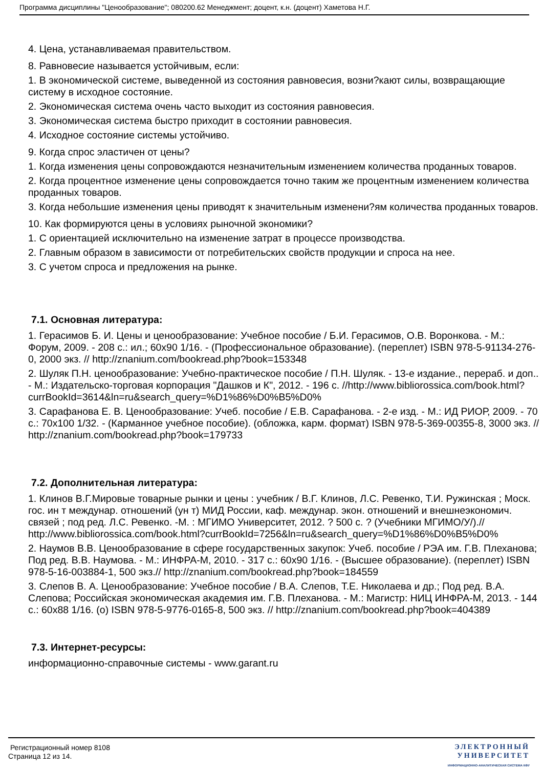Программа дисциплины "Ценообразование"; 080200.62 Менеджмент; доцент, к.н. (доцент) Хаметова Н.Г.
4. Цена, устанавливаемая правительством.
8. Равновесие называется устойчивым, если:
1. В экономической системе, выведенной из состояния равновесия, возни?кают силы, возвращающие систему в исходное состояние.
2. Экономическая система очень часто выходит из состояния равновесия.
3. Экономическая система быстро приходит в состоянии равновесия.
4. Исходное состояние системы устойчиво.
9. Когда спрос эластичен от цены?
1. Когда изменения цены сопровождаются незначительным изменением количества проданных товаров.
2. Когда процентное изменение цены сопровождается точно таким же процентным изменением количества проданных товаров.
3. Когда небольшие изменения цены приводят к значительным изменени?ям количества проданных товаров.
10. Как формируются цены в условиях рыночной экономики?
1. С ориентацией исключительно на изменение затрат в процессе производства.
2. Главным образом в зависимости от потребительских свойств продукции и спроса на нее.
3. С учетом спроса и предложения на рынке.
7.1. Основная литература:
1. Герасимов Б. И. Цены и ценообразование: Учебное пособие / Б.И. Герасимов, О.В. Воронкова. - М.: Форум, 2009. - 208 с.: ил.; 60x90 1/16. - (Профессиональное образование). (переплет) ISBN 978-5-91134-276-0, 2000 экз. // http://znanium.com/bookread.php?book=153348
2. Шуляк П.Н. ценообразование: Учебно-практическое пособие / П.Н. Шуляк. - 13-е издание., перераб. и доп.. - М.: Издательско-торговая корпорация "Дашков и К", 2012. - 196 с. //http://www.bibliorossica.com/book.html?currBookId=3614&ln=ru&search_query=%D1%86%D0%B5%D0%
3. Сарафанова Е. В. Ценообразование: Учеб. пособие / Е.В. Сарафанова. - 2-е изд. - М.: ИД РИОР, 2009. - 70 с.: 70x100 1/32. - (Карманное учебное пособие). (обложка, карм. формат) ISBN 978-5-369-00355-8, 3000 экз. // http://znanium.com/bookread.php?book=179733
7.2. Дополнительная литература:
1. Клинов В.Г.Мировые товарные рынки и цены : учебник / В.Г. Клинов, Л.С. Ревенко, Т.И. Ружинская ; Моск. гос. ин т междунар. отношений (ун т) МИД России, каф. междунар. экон. отношений и внешнеэкономич. связей ; под ред. Л.С. Ревенко. -М. : МГИМО Университет, 2012. ? 500 с. ? (Учебники МГИМО/У/).// http://www.bibliorossica.com/book.html?currBookId=7256&ln=ru&search_query=%D1%86%D0%B5%D0%
2. Наумов В.В. Ценообразование в сфере государственных закупок: Учеб. пособие / РЭА им. Г.В. Плеханова; Под ред. В.В. Наумова. - М.: ИНФРА-М, 2010. - 317 с.: 60x90 1/16. - (Высшее образование). (переплет) ISBN 978-5-16-003884-1, 500 экз.// http://znanium.com/bookread.php?book=184559
3. Слепов В. А. Ценообразование: Учебное пособие / В.А. Слепов, Т.Е. Николаева и др.; Под ред. В.А. Слепова; Российская экономическая академия им. Г.В. Плеханова. - М.: Магистр: НИЦ ИНФРА-М, 2013. - 144 с.: 60x88 1/16. (o) ISBN 978-5-9776-0165-8, 500 экз. // http://znanium.com/bookread.php?book=404389
7.3. Интернет-ресурсы:
информационно-справочные системы - www.garant.ru
Регистрационный номер 8108
Страница 12 из 14.
ЭЛЕКТРОННЫЙ
УНИВЕРСИТЕТ
ИНФОРМАЦИОННО-АНАЛИТИЧЕСКАЯ СИСТЕМА КФУ